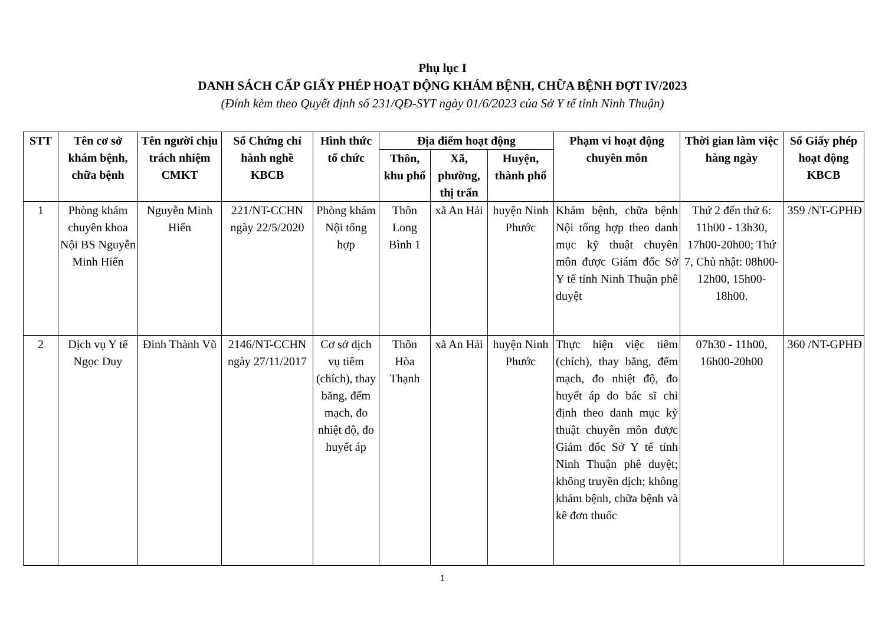Phụ lục I
DANH SÁCH CẤP GIẤY PHÉP HOẠT ĐỘNG KHÁM BỆNH, CHỮA BỆNH ĐỢT IV/2023
(Đính kèm theo Quyết định số 231/QĐ-SYT ngày 01/6/2023 của Sở Y tế tỉnh Ninh Thuận)
| STT | Tên cơ sở khám bệnh, chữa bệnh | Tên người chịu trách nhiệm CMKT | Số Chứng chỉ hành nghề KBCB | Hình thức tổ chức | Địa điểm hoạt động | | | Phạm vi hoạt động chuyên môn | Thời gian làm việc hàng ngày | Số Giấy phép hoạt động KBCB |
| --- | --- | --- | --- | --- | --- | --- | --- | --- | --- | --- |
| | | | | | Thôn, khu phố | Xã, phường, thị trấn | Huyện, thành phố | | | |
| 1 | Phòng khám chuyên khoa Nội BS Nguyễn Minh Hiển | Nguyễn Minh Hiển | 221/NT-CCHN ngày 22/5/2020 | Phòng khám Nội tổng hợp | Thôn Long Bình 1 | xã An Hải | huyện Ninh Phước | Khám bệnh, chữa bệnh Nội tổng hợp theo danh mục kỹ thuật chuyên môn được Giám đốc Sở Y tế tỉnh Ninh Thuận phê duyệt | Thứ 2 đến thứ 6: 11h00 - 13h30, 17h00-20h00; Thứ 7, Chủ nhật: 08h00-12h00, 15h00-18h00. | 359 /NT-GPHĐ |
| 2 | Dịch vụ Y tế Ngọc Duy | Đinh Thành Vũ | 2146/NT-CCHN ngày 27/11/2017 | Cơ sở dịch vụ tiêm (chích), thay băng, đếm mạch, đo nhiệt độ, đo huyết áp | Thôn Hòa Thạnh | xã An Hải | huyện Ninh Phước | Thực hiện việc tiêm (chích), thay băng, đếm mạch, đo nhiệt độ, đo huyết áp do bác sĩ chỉ định theo danh mục kỹ thuật chuyên môn được Giám đốc Sở Y tế tỉnh Ninh Thuận phê duyệt; không truyền dịch; không khám bệnh, chữa bệnh và kê đơn thuốc | 07h30 - 11h00, 16h00-20h00 | 360 /NT-GPHĐ |
1